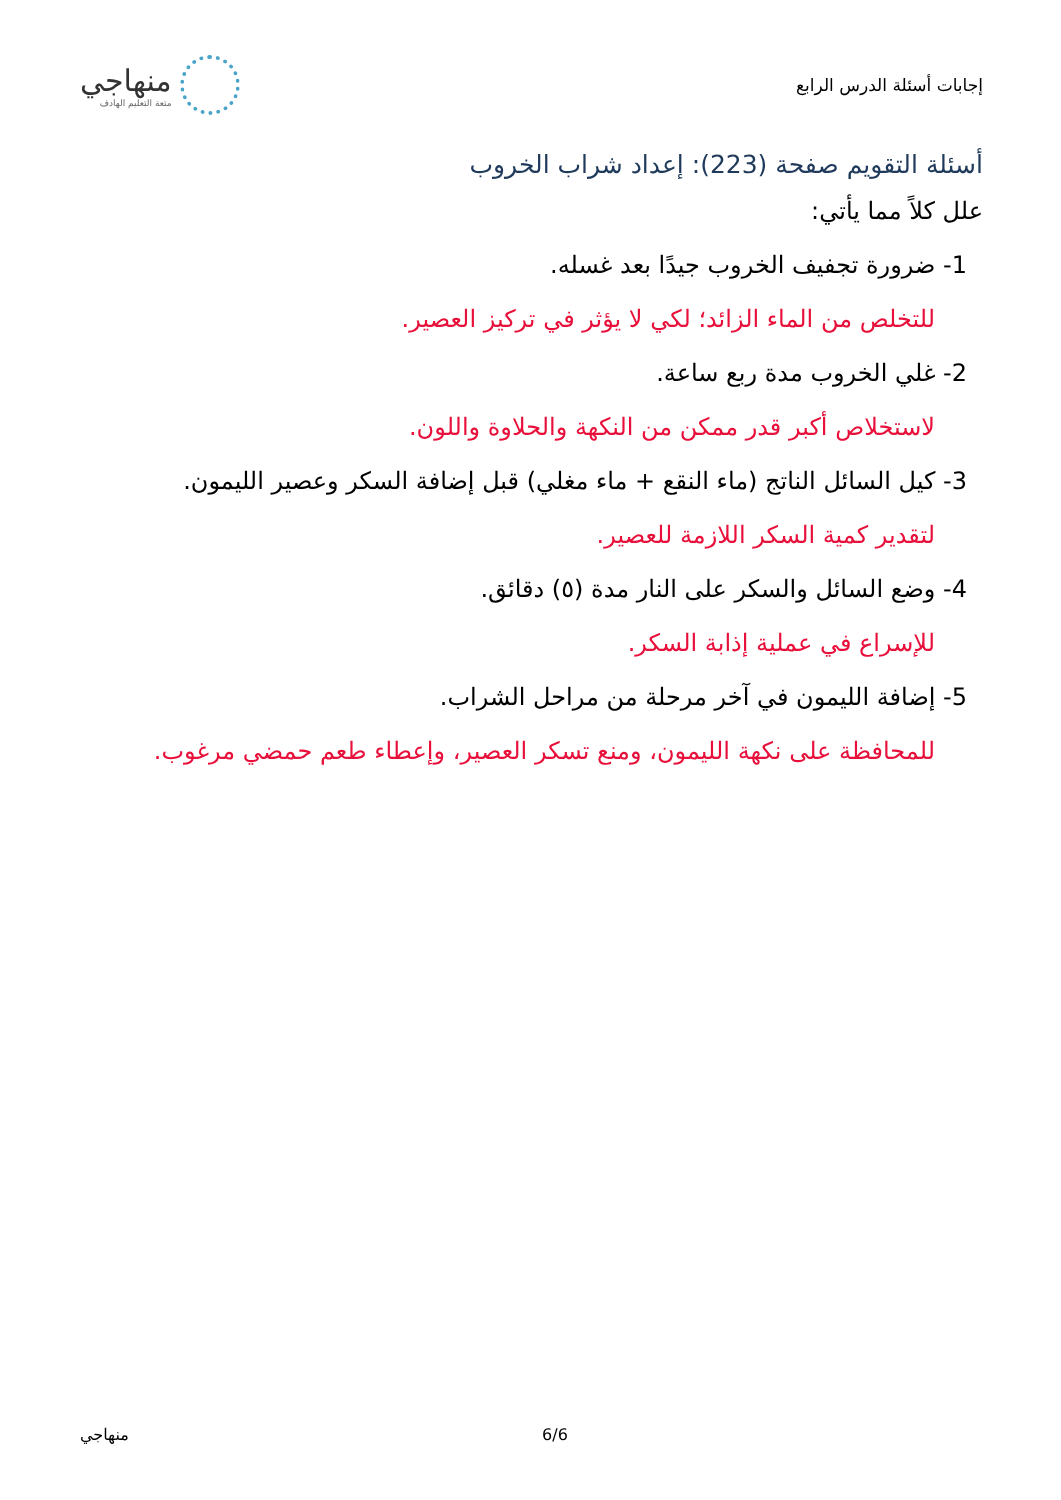إجابات أسئلة الدرس الرابع
منهاجي
متعة التعليم الهادف
أسئلة التقويم صفحة (223): إعداد شراب الخروب
علل كلاً مما يأتي:
1- ضرورة تجفيف الخروب جيدًا بعد غسله.
للتخلص من الماء الزائد؛ لكي لا يؤثر في تركيز العصير.
2- غلي الخروب مدة ربع ساعة.
لاستخلاص أكبر قدر ممكن من النكهة والحلاوة واللون.
3- كيل السائل الناتج (ماء النقع + ماء مغلي) قبل إضافة السكر وعصير الليمون.
لتقدير كمية السكر اللازمة للعصير.
4- وضع السائل والسكر على النار مدة (٥) دقائق.
للإسراع في عملية إذابة السكر.
5- إضافة الليمون في آخر مرحلة من مراحل الشراب.
للمحافظة على نكهة الليمون، ومنع تسكر العصير، وإعطاء طعم حمضي مرغوب.
منهاجي 6/6